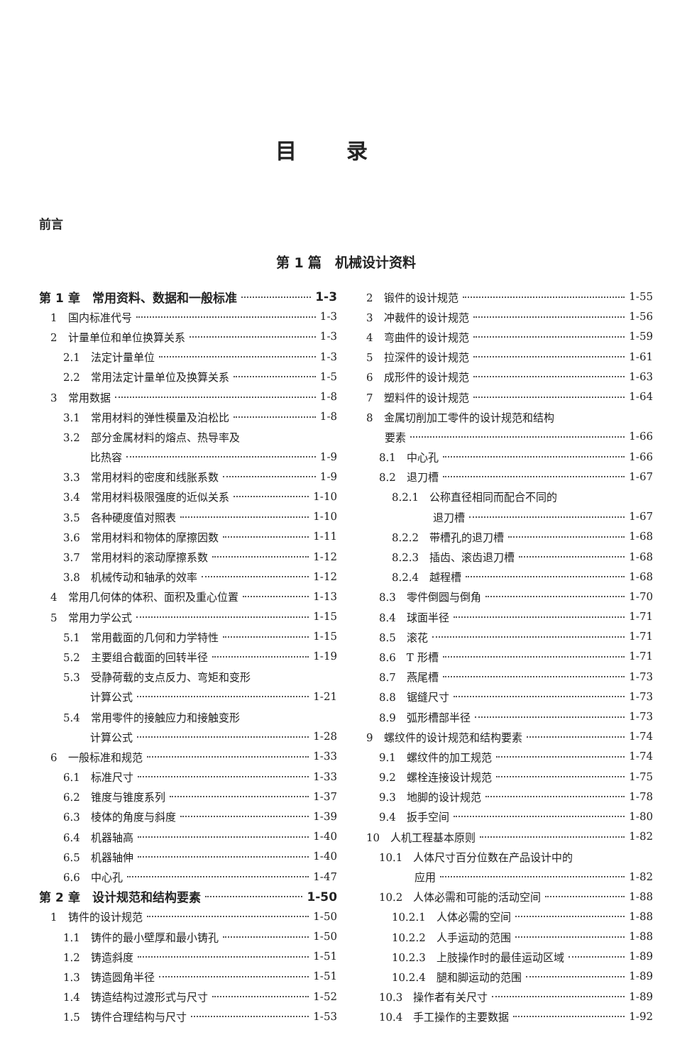目录
前言
第 1 篇　机械设计资料
第 1 章　常用资料、数据和一般标准 1-3
1　国内标准代号 1-3
2　计量单位和单位换算关系 1-3
2.1　法定计量单位 1-3
2.2　常用法定计量单位及换算关系 1-5
3　常用数据 1-8
3.1　常用材料的弹性模量及泊松比 1-8
3.2　部分金属材料的熔点、热导率及
比热容 1-9
3.3　常用材料的密度和线胀系数 1-9
3.4　常用材料极限强度的近似关系 1-10
3.5　各种硬度值对照表 1-10
3.6　常用材料和物体的摩擦因数 1-11
3.7　常用材料的滚动摩擦系数 1-12
3.8　机械传动和轴承的效率 1-12
4　常用几何体的体积、面积及重心位置 1-13
5　常用力学公式 1-15
5.1　常用截面的几何和力学特性 1-15
5.2　主要组合截面的回转半径 1-19
5.3　受静荷载的支点反力、弯矩和变形
计算公式 1-21
5.4　常用零件的接触应力和接触变形
计算公式 1-28
6　一般标准和规范 1-33
6.1　标准尺寸 1-33
6.2　锥度与锥度系列 1-37
6.3　棱体的角度与斜度 1-39
6.4　机器轴高 1-40
6.5　机器轴伸 1-40
6.6　中心孔 1-47
第 2 章　设计规范和结构要素 1-50
1　铸件的设计规范 1-50
1.1　铸件的最小壁厚和最小铸孔 1-50
1.2　铸造斜度 1-51
1.3　铸造圆角半径 1-51
1.4　铸造结构过渡形式与尺寸 1-52
1.5　铸件合理结构与尺寸 1-53
2　锻件的设计规范 1-55
3　冲裁件的设计规范 1-56
4　弯曲件的设计规范 1-59
5　拉深件的设计规范 1-61
6　成形件的设计规范 1-63
7　塑料件的设计规范 1-64
8　金属切削加工零件的设计规范和结构
要素 1-66
8.1　中心孔 1-66
8.2　退刀槽 1-67
8.2.1　公称直径相同而配合不同的
退刀槽 1-67
8.2.2　带槽孔的退刀槽 1-68
8.2.3　插齿、滚齿退刀槽 1-68
8.2.4　越程槽 1-68
8.3　零件倒圆与倒角 1-70
8.4　球面半径 1-71
8.5　滚花 1-71
8.6　T 形槽 1-71
8.7　燕尾槽 1-73
8.8　锯缝尺寸 1-73
8.9　弧形槽部半径 1-73
9　螺纹件的设计规范和结构要素 1-74
9.1　螺纹件的加工规范 1-74
9.2　螺栓连接设计规范 1-75
9.3　地脚的设计规范 1-78
9.4　扳手空间 1-80
10　人机工程基本原则 1-82
10.1　人体尺寸百分位数在产品设计中的
应用 1-82
10.2　人体必需和可能的活动空间 1-88
10.2.1　人体必需的空间 1-88
10.2.2　人手运动的范围 1-88
10.2.3　上肢操作时的最佳运动区域 1-89
10.2.4　腿和脚运动的范围 1-89
10.3　操作者有关尺寸 1-89
10.4　手工操作的主要数据 1-92